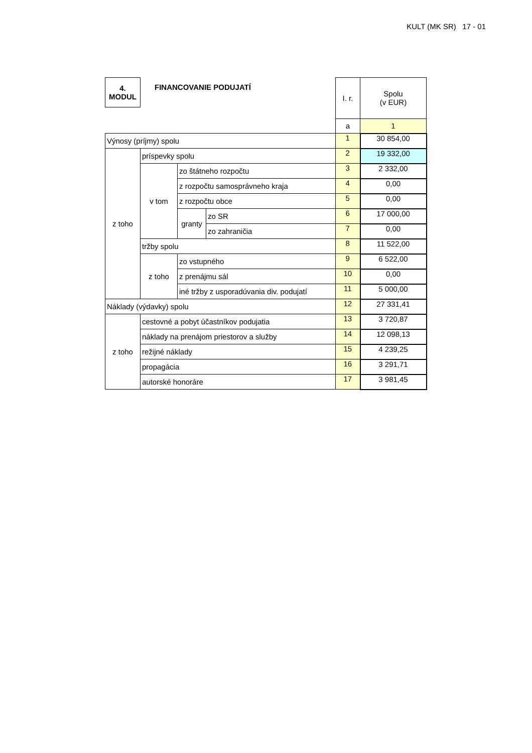KULT (MK SR) 17 - 01
| 4. MODUL | FINANCOVANIE PODUJATÍ | | | I. r. | Spolu (v EUR) |
| | | | | a | 1 |
| Výnosy (príjmy) spolu | | | | 1 | 30 854,00 |
| z toho | príspevky spolu | | | 2 | 19 332,00 |
| | v tom | zo štátneho rozpočtu | | 3 | 2 332,00 |
| | | z rozpočtu samosprávneho kraja | | 4 | 0,00 |
| | | z rozpočtu obce | | 5 | 0,00 |
| | | granty | zo SR | 6 | 17 000,00 |
| | | | zo zahraničia | 7 | 0,00 |
| | tržby spolu | | | 8 | 11 522,00 |
| | z toho | zo vstupného | | 9 | 6 522,00 |
| | | z prenájmu sál | | 10 | 0,00 |
| | | iné tržby z usporadúvania div. podujatí | | 11 | 5 000,00 |
| Náklady (výdavky) spolu | | | | 12 | 27 331,41 |
| z toho | cestovné a pobyt účastníkov podujatia | | | 13 | 3 720,87 |
| | náklady na prenájom priestorov a služby | | | 14 | 12 098,13 |
| | režijné náklady | | | 15 | 4 239,25 |
| | propagácia | | | 16 | 3 291,71 |
| | autorské honoráre | | | 17 | 3 981,45 |